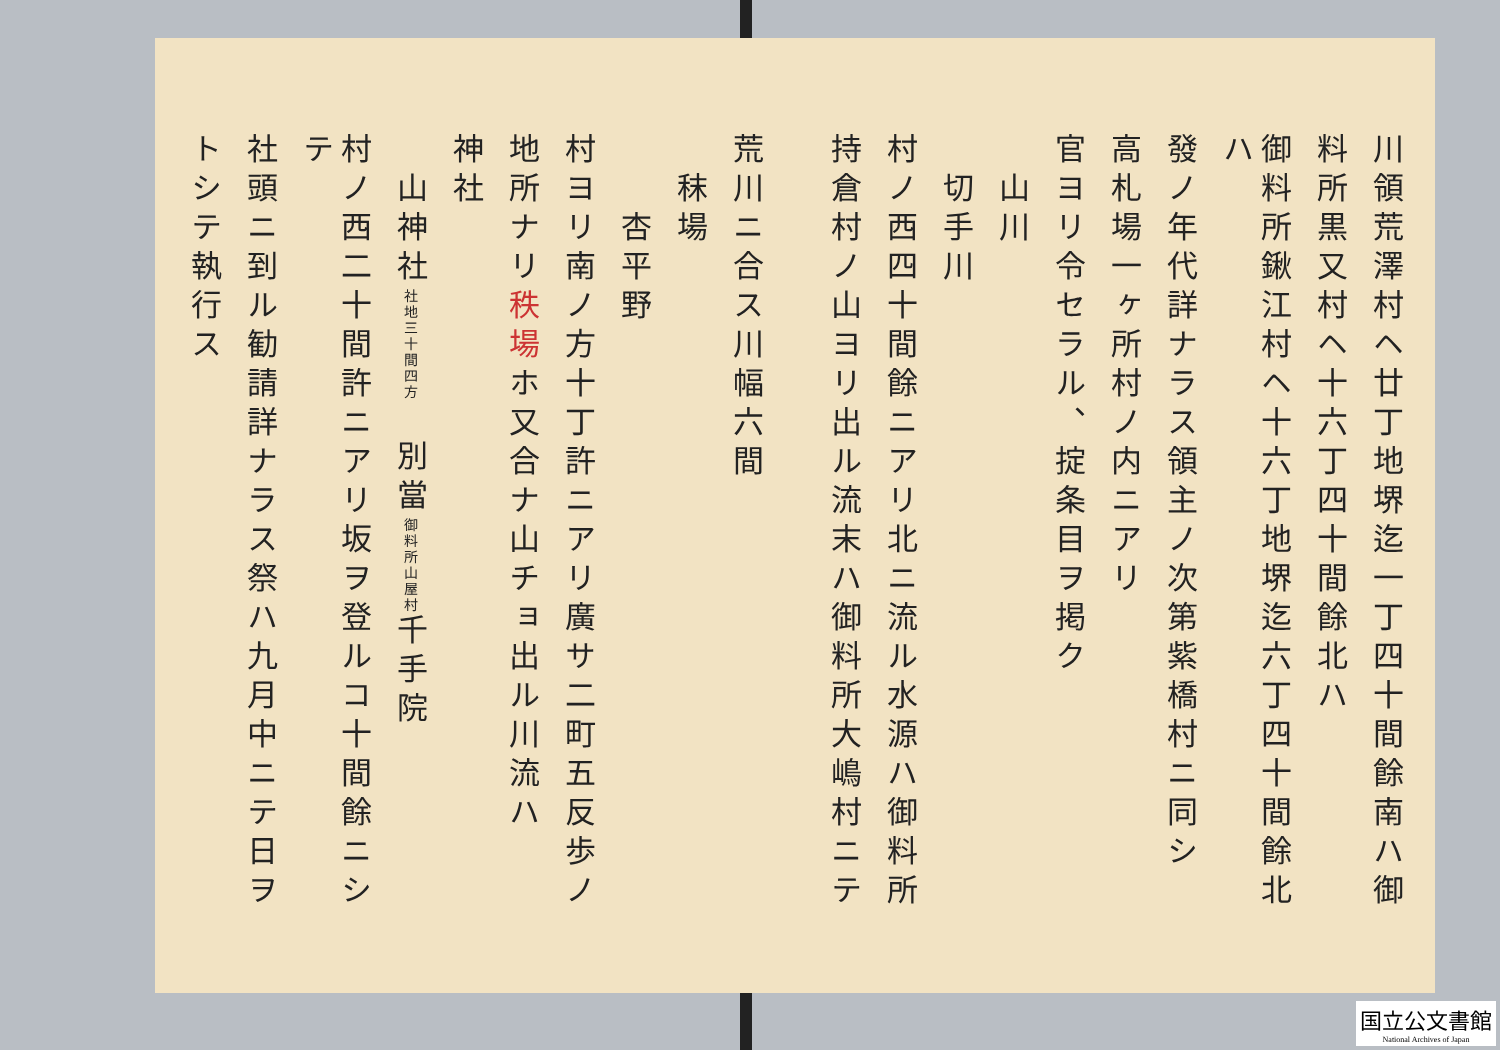荒川ニ合ス川幅六間
　秣場
　　杏平野
村ヨリ南ノ方十丁許ニアリ廣サ二町五反歩ノ
地所ナリ秩場ホ又合ナ山チョ出ル川流ハ
神社
　山神社社地三十間四方　別當御料所山屋村千手院
村ノ西二十間許ニアリ坂ヲ登ルコ十間餘ニシテ
社頭ニ到ル勧請詳ナラス祭ハ九月中ニテ日ヲ
トシテ執行ス
川領荒澤村ヘ廿丁地堺迄一丁四十間餘南ハ御
料所黒又村ヘ十六丁四十間餘北ハ
御料所鍬江村ヘ十六丁地堺迄六丁四十間餘北ハ
發ノ年代詳ナラス領主ノ次第紫橋村ニ同シ
高札場一ヶ所村ノ内ニアリ
官ヨリ令セラル、掟条目ヲ掲ク
　山川
　切手川
村ノ西四十間餘ニアリ北ニ流ル水源ハ御料所
持倉村ノ山ヨリ出ル流末ハ御料所大嶋村ニテ
国立公文書館
National Archives of Japan